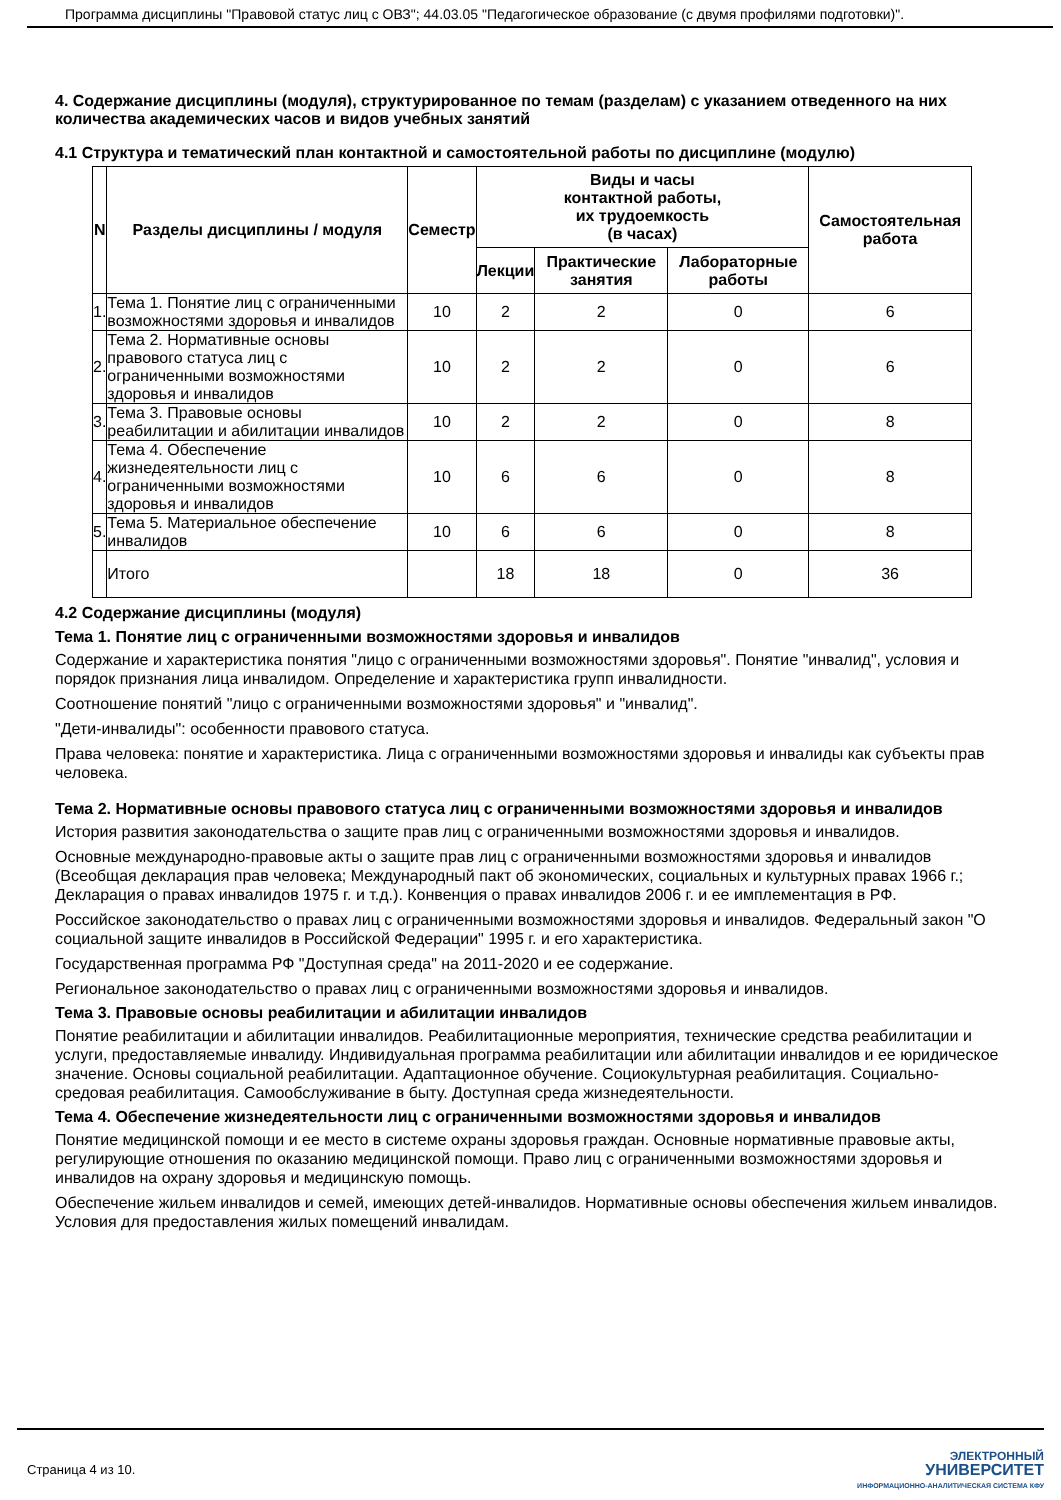Программа дисциплины "Правовой статус лиц с ОВЗ"; 44.03.05 "Педагогическое образование (с двумя профилями подготовки)".
4. Содержание дисциплины (модуля), структурированное по темам (разделам) с указанием отведенного на них количества академических часов и видов учебных занятий
4.1 Структура и тематический план контактной и самостоятельной работы по дисциплине (модулю)
| N | Разделы дисциплины / модуля | Семестр | Виды и часы контактной работы, их трудоемкость (в часах) | | | Самостоятельная работа |
| --- | --- | --- | --- | --- | --- | --- |
| | | | Лекции | Практические занятия | Лабораторные работы | |
| 1. | Тема 1. Понятие лиц с ограниченными возможностями здоровья и инвалидов | 10 | 2 | 2 | 0 | 6 |
| 2. | Тема 2. Нормативные основы правового статуса лиц с ограниченными возможностями здоровья и инвалидов | 10 | 2 | 2 | 0 | 6 |
| 3. | Тема 3. Правовые основы реабилитации и абилитации инвалидов | 10 | 2 | 2 | 0 | 8 |
| 4. | Тема 4. Обеспечение жизнедеятельности лиц с ограниченными возможностями здоровья и инвалидов | 10 | 6 | 6 | 0 | 8 |
| 5. | Тема 5. Материальное обеспечение инвалидов | 10 | 6 | 6 | 0 | 8 |
| | Итого | | 18 | 18 | 0 | 36 |
4.2 Содержание дисциплины (модуля)
Тема 1. Понятие лиц с ограниченными возможностями здоровья и инвалидов
Содержание и характеристика понятия "лицо с ограниченными возможностями здоровья". Понятие "инвалид", условия и порядок признания лица инвалидом. Определение и характеристика групп инвалидности.
Соотношение понятий "лицо с ограниченными возможностями здоровья" и "инвалид".
"Дети-инвалиды": особенности правового статуса.
Права человека: понятие и характеристика. Лица с ограниченными возможностями здоровья и инвалиды как субъекты прав человека.
Тема 2. Нормативные основы правового статуса лиц с ограниченными возможностями здоровья и инвалидов
История развития законодательства о защите прав лиц с ограниченными возможностями здоровья и инвалидов.
Основные международно-правовые акты о защите прав лиц с ограниченными возможностями здоровья и инвалидов (Всеобщая декларация прав человека; Международный пакт об экономических, социальных и культурных правах 1966 г.; Декларация о правах инвалидов 1975 г. и т.д.). Конвенция о правах инвалидов 2006 г. и ее имплементация в РФ.
Российское законодательство о правах лиц с ограниченными возможностями здоровья и инвалидов. Федеральный закон "О социальной защите инвалидов в Российской Федерации" 1995 г. и его характеристика.
Государственная программа РФ "Доступная среда" на 2011-2020 и ее содержание.
Региональное законодательство о правах лиц с ограниченными возможностями здоровья и инвалидов.
Тема 3. Правовые основы реабилитации и абилитации инвалидов
Понятие реабилитации и абилитации инвалидов. Реабилитационные мероприятия, технические средства реабилитации и услуги, предоставляемые инвалиду. Индивидуальная программа реабилитации или абилитации инвалидов и ее юридическое значение. Основы социальной реабилитации. Адаптационное обучение. Социокультурная реабилитация. Социально-средовая реабилитация. Самообслуживание в быту. Доступная среда жизнедеятельности.
Тема 4. Обеспечение жизнедеятельности лиц с ограниченными возможностями здоровья и инвалидов
Понятие медицинской помощи и ее место в системе охраны здоровья граждан. Основные нормативные правовые акты, регулирующие отношения по оказанию медицинской помощи. Право лиц с ограниченными возможностями здоровья и инвалидов на охрану здоровья и медицинскую помощь.
Обеспечение жильем инвалидов и семей, имеющих детей-инвалидов. Нормативные основы обеспечения жильем инвалидов. Условия для предоставления жилых помещений инвалидам.
Страница 4 из 10.
ЭЛЕКТРОННЫЙ
УНИВЕРСИТЕТ
ИНФОРМАЦИОННО-АНАЛИТИЧЕСКАЯ СИСТЕМА КФУ